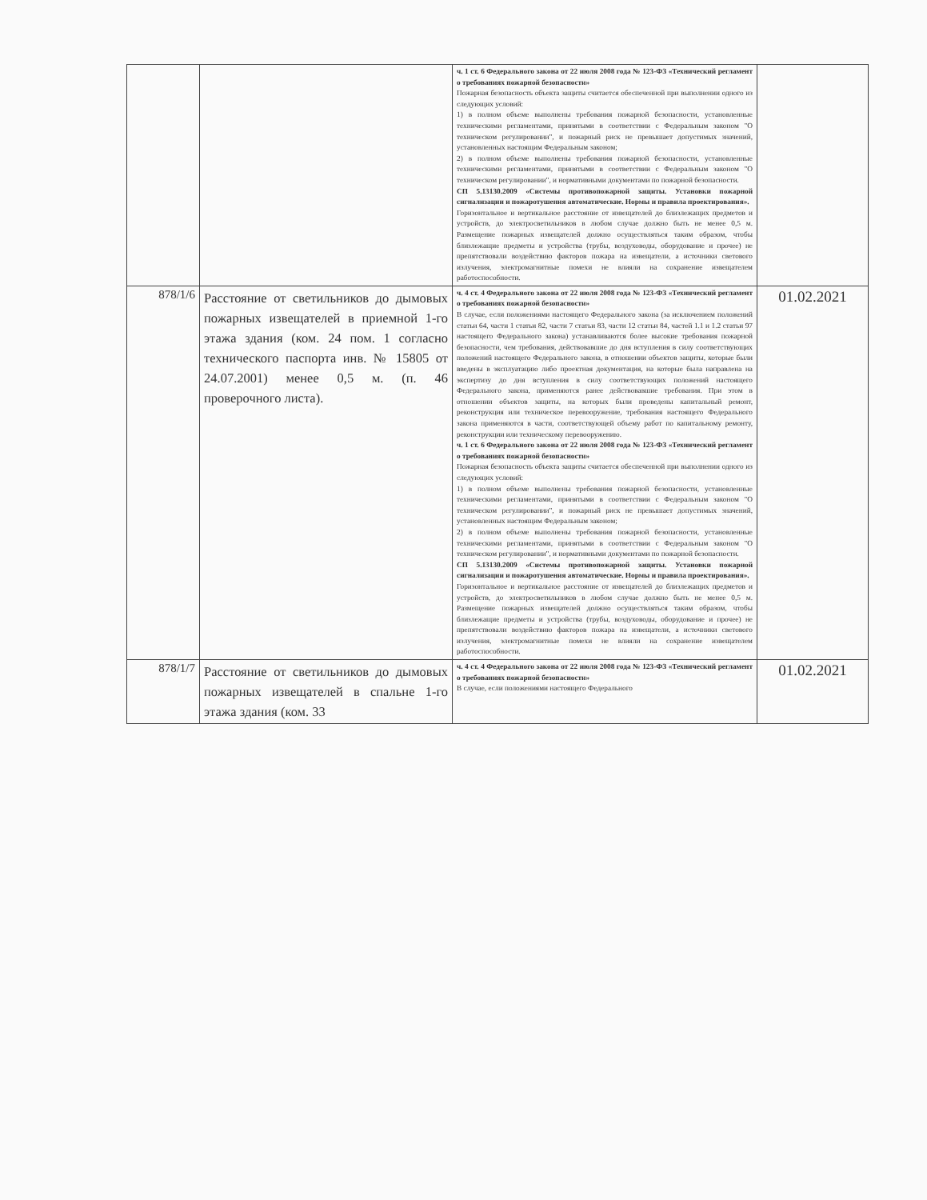| | | ч. 1 ст. 6 Федерального закона от 22 июля 2008 года № 123-ФЗ «Технический регламент о требованиях пожарной безопасности» Пожарная безопасность объекта защиты считается обеспеченной при выполнении одного из следующих условий: 1) в полном объеме выполнены требования пожарной безопасности, установленные техническими регламентами, принятыми в соответствии с Федеральным законом "О техническом регулировании", и пожарный риск не превышает допустимых значений, установленных настоящим Федеральным законом; 2) в полном объеме выполнены требования пожарной безопасности, установленные техническими регламентами, принятыми в соответствии с Федеральным законом "О техническом регулировании", и нормативными документами по пожарной безопасности. СП 5.13130.2009 «Системы противопожарной защиты. Установки пожарной сигнализации и пожаротушения автоматические. Нормы и правила проектирования». Горизонтальное и вертикальное расстояние от извещателей до близлежащих предметов и устройств, до электросветильников в любом случае должно быть не менее 0,5 м. Размещение пожарных извещателей должно осуществляться таким образом, чтобы близлежащие предметы и устройства (трубы, воздуховоды, оборудование и прочее) не препятствовали воздействию факторов пожара на извещатели, а источники светового излучения, электромагнитные помехи не влияли на сохранение извещателем работоспособности. | |
| 878/1/6 | Расстояние от светильников до дымовых пожарных извещателей в приемной 1-го этажа здания (ком. 24 пом. 1 согласно технического паспорта инв. № 15805 от 24.07.2001) менее 0,5 м. (п. 46 проверочного листа). | ч. 4 ст. 4 Федерального закона от 22 июля 2008 года № 123-ФЗ «Технический регламент о требованиях пожарной безопасности» В случае, если положениями настоящего Федерального закона (за исключением положений статьи 64, части 1 статьи 82, части 7 статьи 83, части 12 статьи 84, частей 1.1 и 1.2 статьи 97 настоящего Федерального закона) устанавливаются более высокие требования пожарной безопасности, чем требования, действовавшие до дня вступления в силу соответствующих положений настоящего Федерального закона, в отношении объектов защиты, которые были введены в эксплуатацию либо проектная документация, на которые была направлена на экспертизу до дня вступления в силу соответствующих положений настоящего Федерального закона, применяются ранее действовавшие требования. При этом в отношении объектов защиты, на которых были проведены капитальный ремонт, реконструкция или техническое перевооружение, требования настоящего Федерального закона применяются в части, соответствующей объему работ по капитальному ремонту, реконструкции или техническому перевооружению. ч. 1 ст. 6 Федерального закона от 22 июля 2008 года № 123-ФЗ «Технический регламент о требованиях пожарной безопасности» Пожарная безопасность объекта защиты считается обеспеченной при выполнении одного из следующих условий: 1) в полном объеме выполнены требования пожарной безопасности, установленные техническими регламентами, принятыми в соответствии с Федеральным законом "О техническом регулировании", и пожарный риск не превышает допустимых значений, установленных настоящим Федеральным законом; 2) в полном объеме выполнены требования пожарной безопасности, установленные техническими регламентами, принятыми в соответствии с Федеральным законом "О техническом регулировании", и нормативными документами по пожарной безопасности. СП 5.13130.2009 «Системы противопожарной защиты. Установки пожарной сигнализации и пожаротушения автоматические. Нормы и правила проектирования». Горизонтальное и вертикальное расстояние от извещателей до близлежащих предметов и устройств, до электросветильников в любом случае должно быть не менее 0,5 м. Размещение пожарных извещателей должно осуществляться таким образом, чтобы близлежащие предметы и устройства (трубы, воздуховоды, оборудование и прочее) не препятствовали воздействию факторов пожара на извещатели, а источники светового излучения, электромагнитные помехи не влияли на сохранение извещателем работоспособности. | 01.02.2021 |
| 878/1/7 | Расстояние от светильников до дымовых пожарных извещателей в спальне 1-го этажа здания (ком. 33 | ч. 4 ст. 4 Федерального закона от 22 июля 2008 года № 123-ФЗ «Технический регламент о требованиях пожарной безопасности» В случае, если положениями настоящего Федерального | 01.02.2021 |